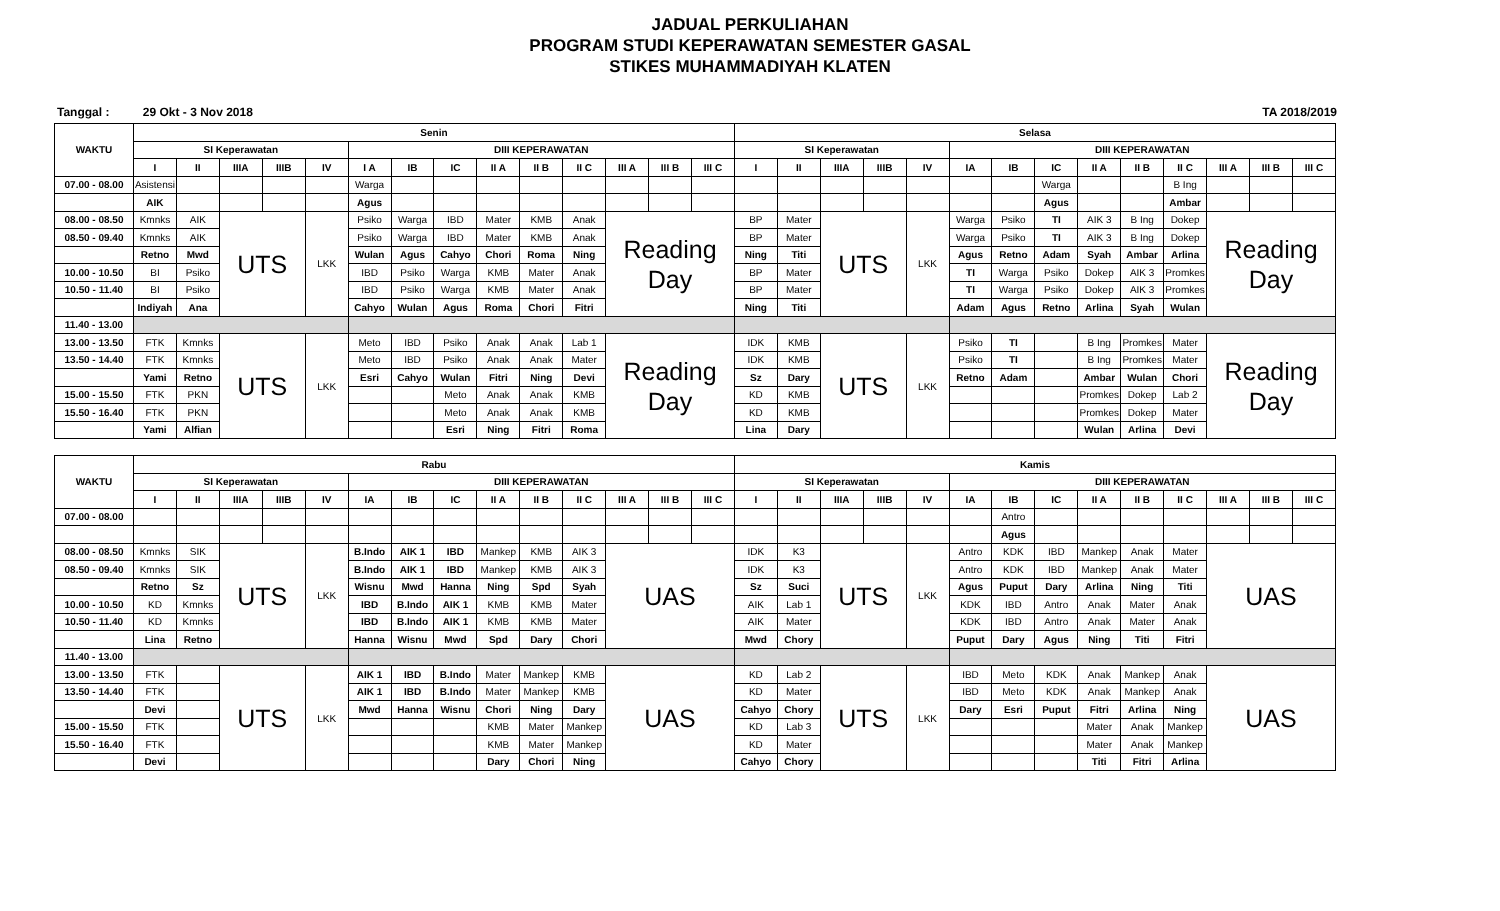JADUAL PERKULIAHAN
PROGRAM STUDI KEPERAWATAN SEMESTER GASAL
STIKES MUHAMMADIYAH KLATEN
Tanggal : 29 Okt - 3 Nov 2018 TA 2018/2019
| WAKTU | Senin | | | | | | | | | | | | | | Selasa | | | | | | | | | | | | | |
| --- | --- | --- | --- | --- | --- | --- | --- | --- | --- | --- | --- | --- | --- | --- | --- | --- | --- | --- | --- | --- | --- | --- | --- | --- | --- | --- | --- | --- |
| | SI Keperawatan | | | | | DIII KEPERAWATAN | | | | | | | | | SI Keperawatan | | | | | DIII KEPERAWATAN | | | | | | | | |
| | I | II | IIIA | IIIB | IV | I A | IB | IC | II A | II B | II C | III A | III B | III C | I | II | IIIA | IIIB | IV | IA | IB | IC | II A | II B | II C | III A | III B | III C |
| 07.00 - 08.00 | Asistensi | | | | | Warga | | | | | | | | | | | | | | | | Warga | | | B Ing | | | |
| | AIK | | | | | Agus | | | | | | | | | | | | | | | | Agus | | | Ambar | | | |
| 08.00 - 08.50 | Kmnks | AIK | UTS | | LKK | Psiko | Warga | IBD | Mater | KMB | Anak | Reading Day | | | BP | Mater | UTS | | LKK | Warga | Psiko | TI | AIK 3 | B Ing | Dokep | Reading Day | | |
| 08.50 - 09.40 | Kmnks | AIK | | | | Psiko | Warga | IBD | Mater | KMB | Anak | | | | BP | Mater | | | | Warga | Psiko | TI | AIK 3 | B Ing | Dokep | | | |
| | Retno | Mwd | | | | Wulan | Agus | Cahyo | Chori | Roma | Ning | | | | Ning | Titi | | | | Agus | Retno | Adam | Syah | Ambar | Arlina | | | |
| 10.00 - 10.50 | BI | Psiko | | | | IBD | Psiko | Warga | KMB | Mater | Anak | | | | BP | Mater | | | | TI | Warga | Psiko | Dokep | AIK 3 | Promkes | | | |
| 10.50 - 11.40 | BI | Psiko | | | | IBD | Psiko | Warga | KMB | Mater | Anak | | | | BP | Mater | | | | TI | Warga | Psiko | Dokep | AIK 3 | Promkes | | | |
| | Indiyah | Ana | | | | Cahyo | Wulan | Agus | Roma | Chori | Fitri | | | | Ning | Titi | | | | Adam | Agus | Retno | Arlina | Syah | Wulan | | | |
| 11.40 - 13.00 | | | | | | | | | | | | | | | | | | | | | | | | | | | | |
| 13.00 - 13.50 | FTK | Kmnks | UTS | | LKK | Meto | IBD | Psiko | Anak | Anak | Lab 1 | Reading Day | | | IDK | KMB | UTS | | LKK | Psiko | TI | | B Ing | Promkes | Mater | Reading Day | | |
| 13.50 - 14.40 | FTK | Kmnks | | | | Meto | IBD | Psiko | Anak | Anak | Mater | | | | IDK | KMB | | | | Psiko | TI | | B Ing | Promkes | Mater | | | |
| | Yami | Retno | | | | Esri | Cahyo | Wulan | Fitri | Ning | Devi | | | | Sz | Dary | | | | Retno | Adam | | Ambar | Wulan | Chori | | | |
| 15.00 - 15.50 | FTK | PKN | | | | | | Meto | Anak | Anak | KMB | | | | KD | KMB | | | | | | | Promkes | Dokep | Lab 2 | | | |
| 15.50 - 16.40 | FTK | PKN | | | | | | Meto | Anak | Anak | KMB | | | | KD | KMB | | | | | | | Promkes | Dokep | Mater | | | |
| | Yami | Alfian | | | | | | Esri | Ning | Fitri | Roma | | | | Lina | Dary | | | | | | | Wulan | Arlina | Devi | | | |
| WAKTU | Rabu | | | | | | | | | | | | | | Kamis | | | | | | | | | | | | | |
| --- | --- | --- | --- | --- | --- | --- | --- | --- | --- | --- | --- | --- | --- | --- | --- | --- | --- | --- | --- | --- | --- | --- | --- | --- | --- | --- | --- | --- |
| | SI Keperawatan | | | | | DIII KEPERAWATAN | | | | | | | | | SI Keperawatan | | | | | DIII KEPERAWATAN | | | | | | | | |
| | I | II | IIIA | IIIB | IV | IA | IB | IC | II A | II B | II C | III A | III B | III C | I | II | IIIA | IIIB | IV | IA | IB | IC | II A | II B | II C | III A | III B | III C |
| 07.00 - 08.00 | | | | | | | | | | | | | | | | | | | | | Antro | | | | | | | |
| | | | | | | | | | | | | | | | | | | | | | Agus | | | | | | | |
| 08.00 - 08.50 | Kmnks | SIK | UTS | | LKK | B.Indo | AIK 1 | IBD | Mankep | KMB | AIK 3 | UAS | | | IDK | K3 | UTS | | LKK | Antro | KDK | IBD | Mankep | Anak | Mater | UAS | | |
| 08.50 - 09.40 | Kmnks | SIK | | | | B.Indo | AIK 1 | IBD | Mankep | KMB | AIK 3 | | | | IDK | K3 | | | | Antro | KDK | IBD | Mankep | Anak | Mater | | | |
| | Retno | Sz | | | | Wisnu | Mwd | Hanna | Ning | Spd | Syah | | | | Sz | Suci | | | | Agus | Puput | Dary | Arlina | Ning | Titi | | | |
| 10.00 - 10.50 | KD | Kmnks | | | | IBD | B.Indo | AIK 1 | KMB | KMB | Mater | | | | AIK | Lab 1 | | | | KDK | IBD | Antro | Anak | Mater | Anak | | | |
| 10.50 - 11.40 | KD | Kmnks | | | | IBD | B.Indo | AIK 1 | KMB | KMB | Mater | | | | AIK | Mater | | | | KDK | IBD | Antro | Anak | Mater | Anak | | | |
| | Lina | Retno | | | | Hanna | Wisnu | Mwd | Spd | Dary | Chori | | | | Mwd | Chory | | | | Puput | Dary | Agus | Ning | Titi | Fitri | | | |
| 11.40 - 13.00 | | | | | | | | | | | | | | | | | | | | | | | | | | | | |
| 13.00 - 13.50 | FTK | | UTS | | LKK | AIK 1 | IBD | B.Indo | Mater | Mankep | KMB | UAS | | | KD | Lab 2 | UTS | | LKK | IBD | Meto | KDK | Anak | Mankep | Anak | UAS | | |
| 13.50 - 14.40 | FTK | | | | | AIK 1 | IBD | B.Indo | Mater | Mankep | KMB | | | | KD | Mater | | | | IBD | Meto | KDK | Anak | Mankep | Anak | | | |
| | Devi | | | | | Mwd | Hanna | Wisnu | Chori | Ning | Dary | | | | Cahyo | Chory | | | | Dary | Esri | Puput | Fitri | Arlina | Ning | | | |
| 15.00 - 15.50 | FTK | | | | | | | | KMB | Mater | Mankep | | | | KD | Lab 3 | | | | | | | Mater | Anak | Mankep | | | |
| 15.50 - 16.40 | FTK | | | | | | | | KMB | Mater | Mankep | | | | KD | Mater | | | | | | | Mater | Anak | Mankep | | | |
| | Devi | | | | | | | | Dary | Chori | Ning | | | | Cahyo | Chory | | | | | | | Titi | Fitri | Arlina | | | |